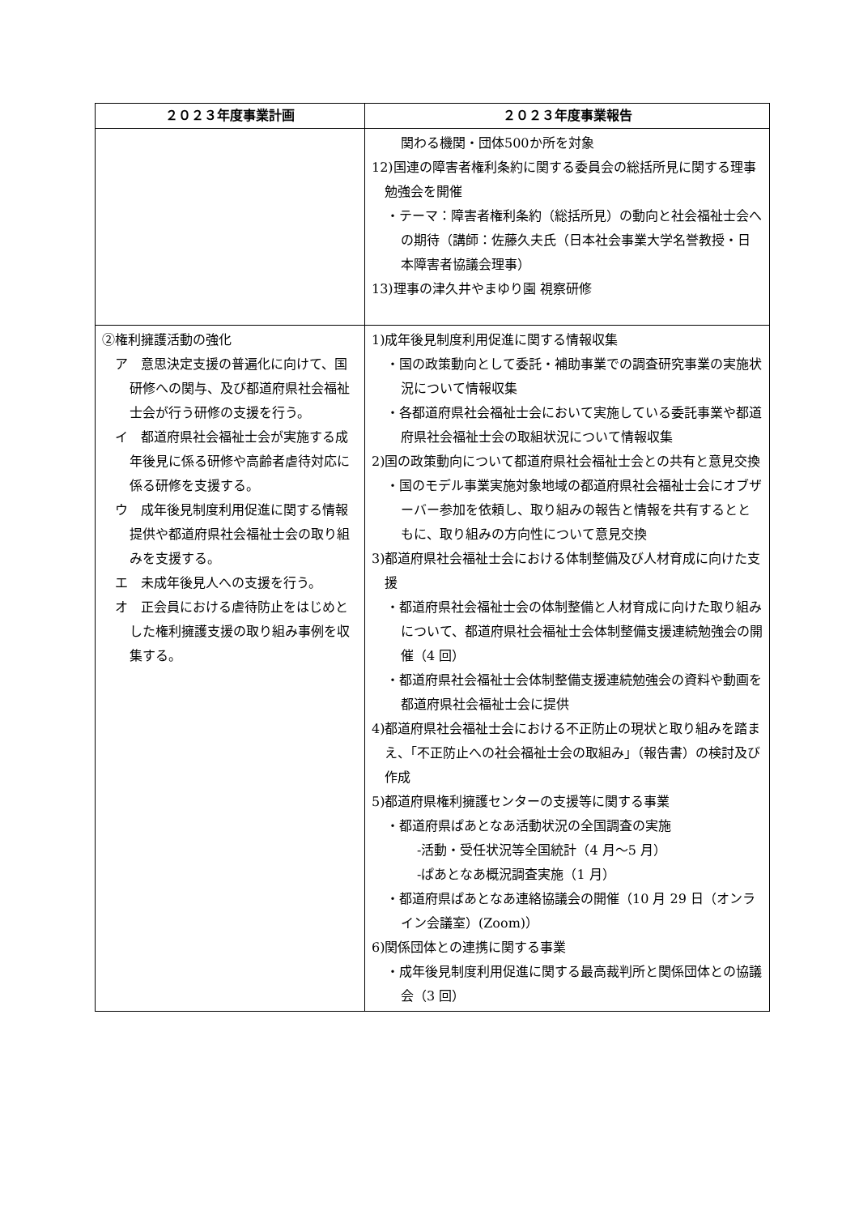| ２０２３年度事業計画 | ２０２３年度事業報告 |
| --- | --- |
| | 関わる機関・団体500か所を対象 12)国連の障害者権利条約に関する委員会の総括所見に関する理事勉強会を開催 ・テーマ：障害者権利条約（総括所見）の動向と社会福祉士会への期待（講師：佐藤久夫氏（日本社会事業大学名誉教授・日本障害者協議会理事） 13)理事の津久井やまゆり園 視察研修 |
| ②権利擁護活動の強化 ア 意思決定支援の普遍化に向けて、国研修への関与、及び都道府県社会福祉士会が行う研修の支援を行う。 イ 都道府県社会福祉士会が実施する成年後見に係る研修や高齢者虐待対応に係る研修を支援する。 ウ 成年後見制度利用促進に関する情報提供や都道府県社会福祉士会の取り組みを支援する。 エ 未成年後見人への支援を行う。 オ 正会員における虐待防止をはじめとした権利擁護支援の取り組み事例を収集する。 | 1)成年後見制度利用促進に関する情報収集 ・国の政策動向として委託・補助事業での調査研究事業の実施状況について情報収集 ・各都道府県社会福祉士会において実施している委託事業や都道府県社会福祉士会の取組状況について情報収集 2)国の政策動向について都道府県社会福祉士会との共有と意見交換 ・国のモデル事業実施対象地域の都道府県社会福祉士会にオブザーバー参加を依頼し、取り組みの報告と情報を共有するとともに、取り組みの方向性について意見交換 3)都道府県社会福祉士会における体制整備及び人材育成に向けた支援 ・都道府県社会福祉士会の体制整備と人材育成に向けた取り組みについて、都道府県社会福祉士会体制整備支援連続勉強会の開催（4 回） ・都道府県社会福祉士会体制整備支援連続勉強会の資料や動画を都道府県社会福祉士会に提供 4)都道府県社会福祉士会における不正防止の現状と取り組みを踏まえ、「不正防止への社会福祉士会の取組み」（報告書）の検討及び作成 5)都道府県権利擁護センターの支援等に関する事業 ・都道府県ぱあとなあ活動状況の全国調査の実施 -活動・受任状況等全国統計（4 月～5 月） -ぱあとなあ概況調査実施（1 月） ・都道府県ぱあとなあ連絡協議会の開催（10 月 29 日（オンライン会議室）(Zoom)） 6)関係団体との連携に関する事業 ・成年後見制度利用促進に関する最高裁判所と関係団体との協議会（3 回） |